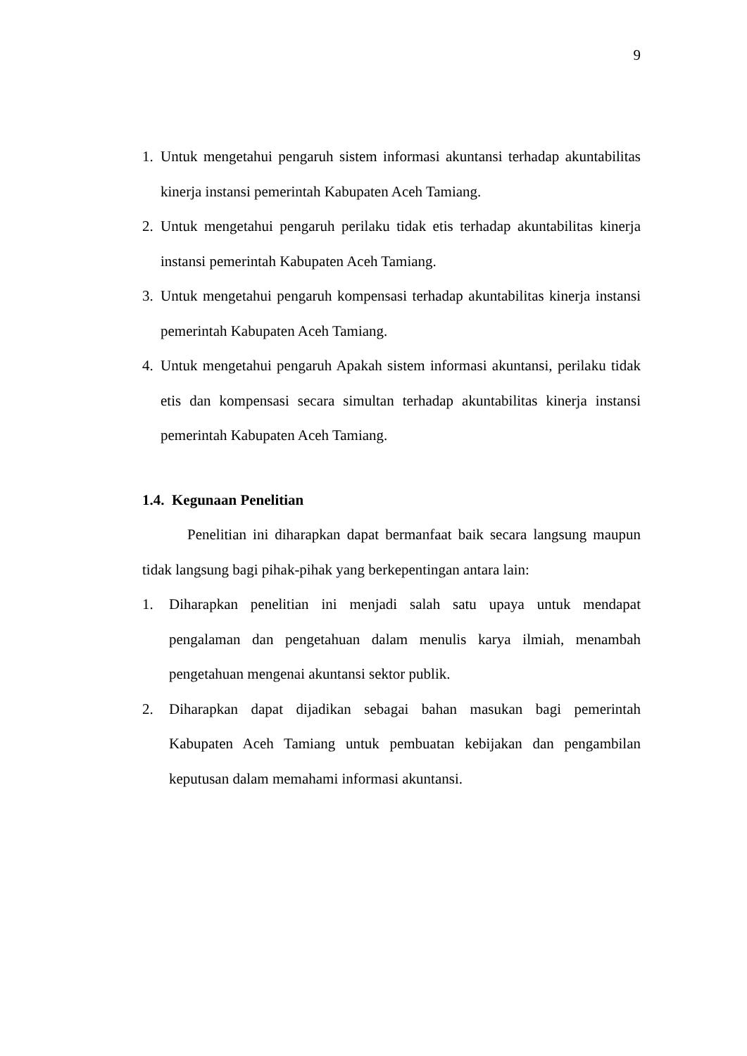9
1. Untuk mengetahui pengaruh sistem informasi akuntansi terhadap akuntabilitas kinerja instansi pemerintah Kabupaten Aceh Tamiang.
2. Untuk mengetahui pengaruh perilaku tidak etis terhadap akuntabilitas kinerja instansi pemerintah Kabupaten Aceh Tamiang.
3. Untuk mengetahui pengaruh kompensasi terhadap akuntabilitas kinerja instansi pemerintah Kabupaten Aceh Tamiang.
4. Untuk mengetahui pengaruh Apakah sistem informasi akuntansi, perilaku tidak etis dan kompensasi secara simultan terhadap akuntabilitas kinerja instansi pemerintah Kabupaten Aceh Tamiang.
1.4. Kegunaan Penelitian
Penelitian ini diharapkan dapat bermanfaat baik secara langsung maupun tidak langsung bagi pihak-pihak yang berkepentingan antara lain:
1. Diharapkan penelitian ini menjadi salah satu upaya untuk mendapat pengalaman dan pengetahuan dalam menulis karya ilmiah, menambah pengetahuan mengenai akuntansi sektor publik.
2. Diharapkan dapat dijadikan sebagai bahan masukan bagi pemerintah Kabupaten Aceh Tamiang untuk pembuatan kebijakan dan pengambilan keputusan dalam memahami informasi akuntansi.